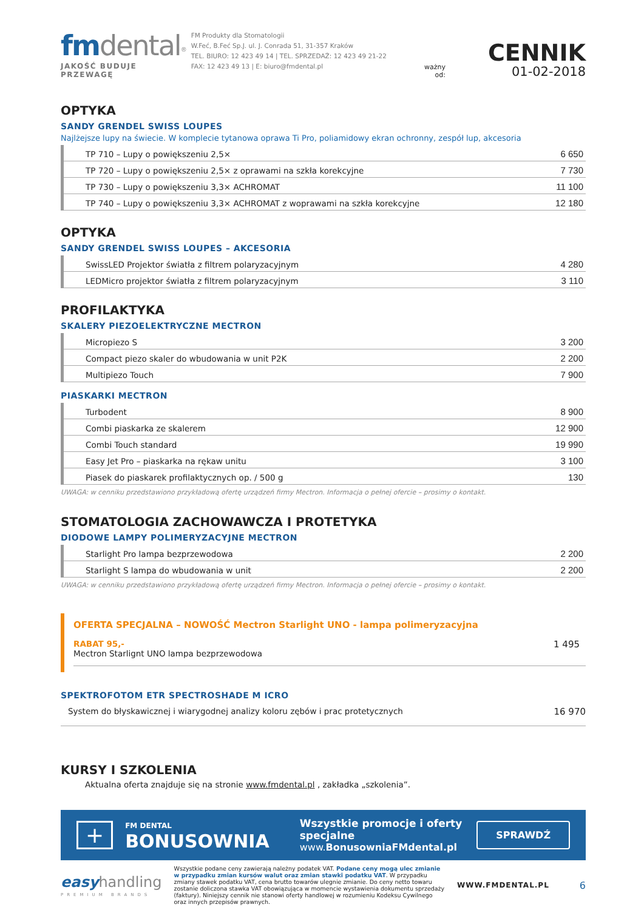fm dental<sup>®</sup>
JAKOŚĆ BUDUJE PRZEWAGĘ
FM Produkty dla Stomatologii
W.Feć, B.Feć Sp.J. ul. J. Conrada 51, 31-357 Kraków
TEL. BIURO: 12 423 49 14 | TEL. SPRZEDAŻ: 12 423 49 21-22
FAX: 12 423 49 13 | E: biuro@fmdental.pl
ważny od:
CENNIK
01-02-2018
OPTYKA
SANDY GRENDEL SWISS LOUPES
Najlżejsze lupy na świecie. W komplecie tytanowa oprawa Ti Pro, poliamidowy ekran ochronny, zespół lup, akcesoria
| TP 710 – Lupy o powiększeniu 2,5× | 6 650 |
| TP 720 – Lupy o powiększeniu 2,5× z oprawami na szkła korekcyjne | 7 730 |
| TP 730 – Lupy o powiększeniu 3,3× ACHROMAT | 11 100 |
| TP 740 – Lupy o powiększeniu 3,3× ACHROMAT z woprawami na szkła korekcyjne | 12 180 |
OPTYKA
SANDY GRENDEL SWISS LOUPES – AKCESORIA
| SwissLED Projektor światła z filtrem polaryzacyjnym | 4 280 |
| LEDMicro projektor światła z filtrem polaryzacyjnym | 3 110 |
PROFILAKTYKA
SKALERY PIEZOELEKTRYCZNE MECTRON
| Micropiezo S | 3 200 |
| Compact piezo skaler do wbudowania w unit P2K | 2 200 |
| Multipiezo Touch | 7 900 |
PIASKARKI MECTRON
| Turbodent | 8 900 |
| Combi piaskarka ze skalerem | 12 900 |
| Combi Touch standard | 19 990 |
| Easy Jet Pro – piaskarka na rękaw unitu | 3 100 |
| Piasek do piaskarek profilaktycznych op. / 500 g | 130 |
UWAGA: w cenniku przedstawiono przykładową ofertę urządzeń firmy Mectron. Informacja o pełnej ofercie – prosimy o kontakt.
STOMATOLOGIA ZACHOWAWCZA I PROTETYKA
DIODOWE LAMPY POLIMERYZACYJNE MECTRON
| Starlight Pro lampa bezprzewodowa | 2 200 |
| Starlight S lampa do wbudowania w unit | 2 200 |
UWAGA: w cenniku przedstawiono przykładową ofertę urządzeń firmy Mectron. Informacja o pełnej ofercie – prosimy o kontakt.
OFERTA SPECJALNA – NOWOŚĆ Mectron Starlight UNO - lampa polimeryzacyjna
RABAT 95,-
Mectron Starlignt UNO lampa bezprzewodowa
1 495
SPEKTROFOTOM ETR SPECTROSHADE M ICRO
System do błyskawicznej i wiarygodnej analizy koloru zębów i prac protetycznych 16 970
KURSY I SZKOLENIA
Aktualna oferta znajduje się na stronie www.fmdental.pl , zakładka „szkolenia”.
+
FM DENTAL
BONUSOWNIA
Wszystkie promocje i oferty specjalne
www.BonusowniaFMdental.pl
SPRAWDŹ
easy handling
PREMIUM BRANDS
Wszystkie podane ceny zawierają należny podatek VAT. Podane ceny mogą ulec zmianie w przypadku zmian kursów walut oraz zmian stawki podatku VAT. W przypadku zmiany stawek podatku VAT, cena brutto towarów ulegnie zmianie. Do ceny netto towaru zostanie doliczona stawka VAT obowiązująca w momencie wystawienia dokumentu sprzedaży (faktury). Niniejszy cennik nie stanowi oferty handlowej w rozumieniu Kodeksu Cywilnego oraz innych przepisów prawnych.
WWW.FMDENTAL.PL 6